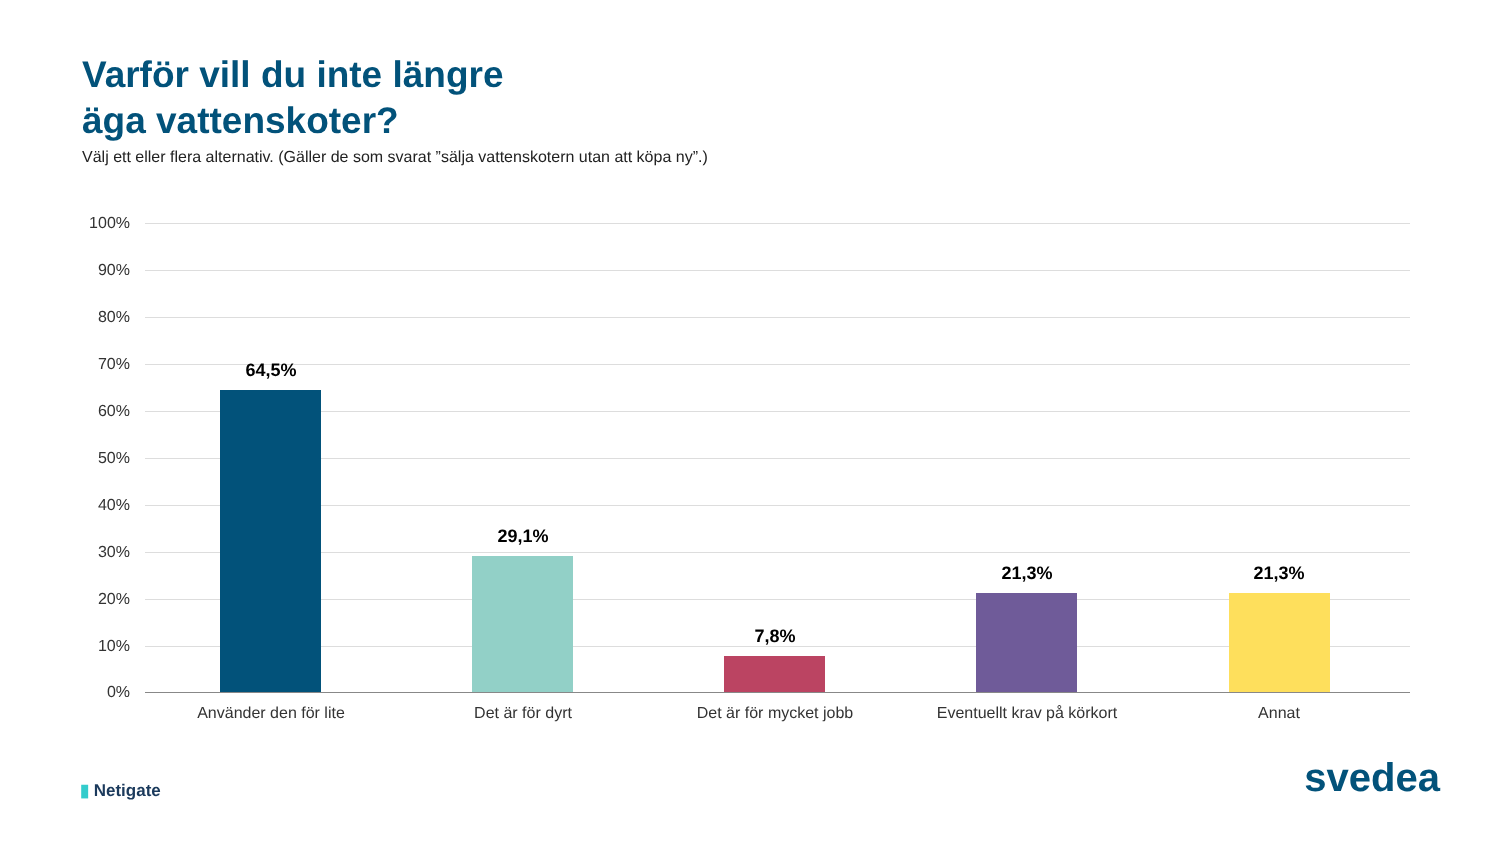Varför vill du inte längre
äga vattenskoter?
Välj ett eller flera alternativ. (Gäller de som svarat ”sälja vattenskotern utan att köpa ny”.)
100%
90%
80%
70%
60%
50%
40%
30%
20%
10%
0%
64,5%
29,1%
7,8%
21,3% 21,3%
Använder den för lite Det är för dyrt Det är för mycket jobb Eventuellt krav på körkort Annat
▮ Netigate svedea